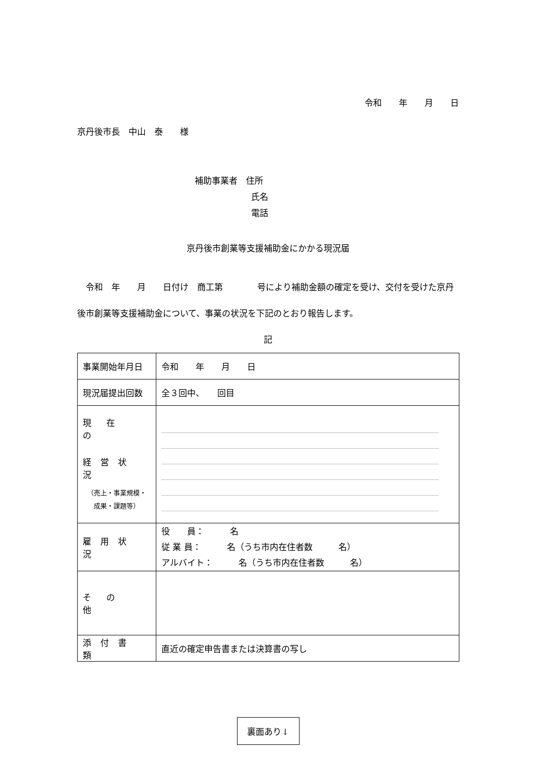令和　　年　　月　　日
京丹後市長　中山　泰　　様
補助事業者　住所
氏名
電話
京丹後市創業等支援補助金にかかる現況届
　令和　年　　月　　日付け　商工第　　　　号により補助金額の確定を受け、交付を受けた京丹後市創業等支援補助金について、事業の状況を下記のとおり報告します。
記
| 事業開始年月日 | 令和 年 月 日 |
| 現況届提出回数 | 全３回中、 回目 |
| 現在の 経営状況 （売上・事業規模・ 成果・課題等） | |
| 雇用状況 | 役 員： 名 従 業 員： 名（うち市内在住者数 名） アルバイト： 名（うち市内在住者数 名） |
| その他 | |
| 添付書類 | 直近の確定申告書または決算書の写し |
裏面あり↓